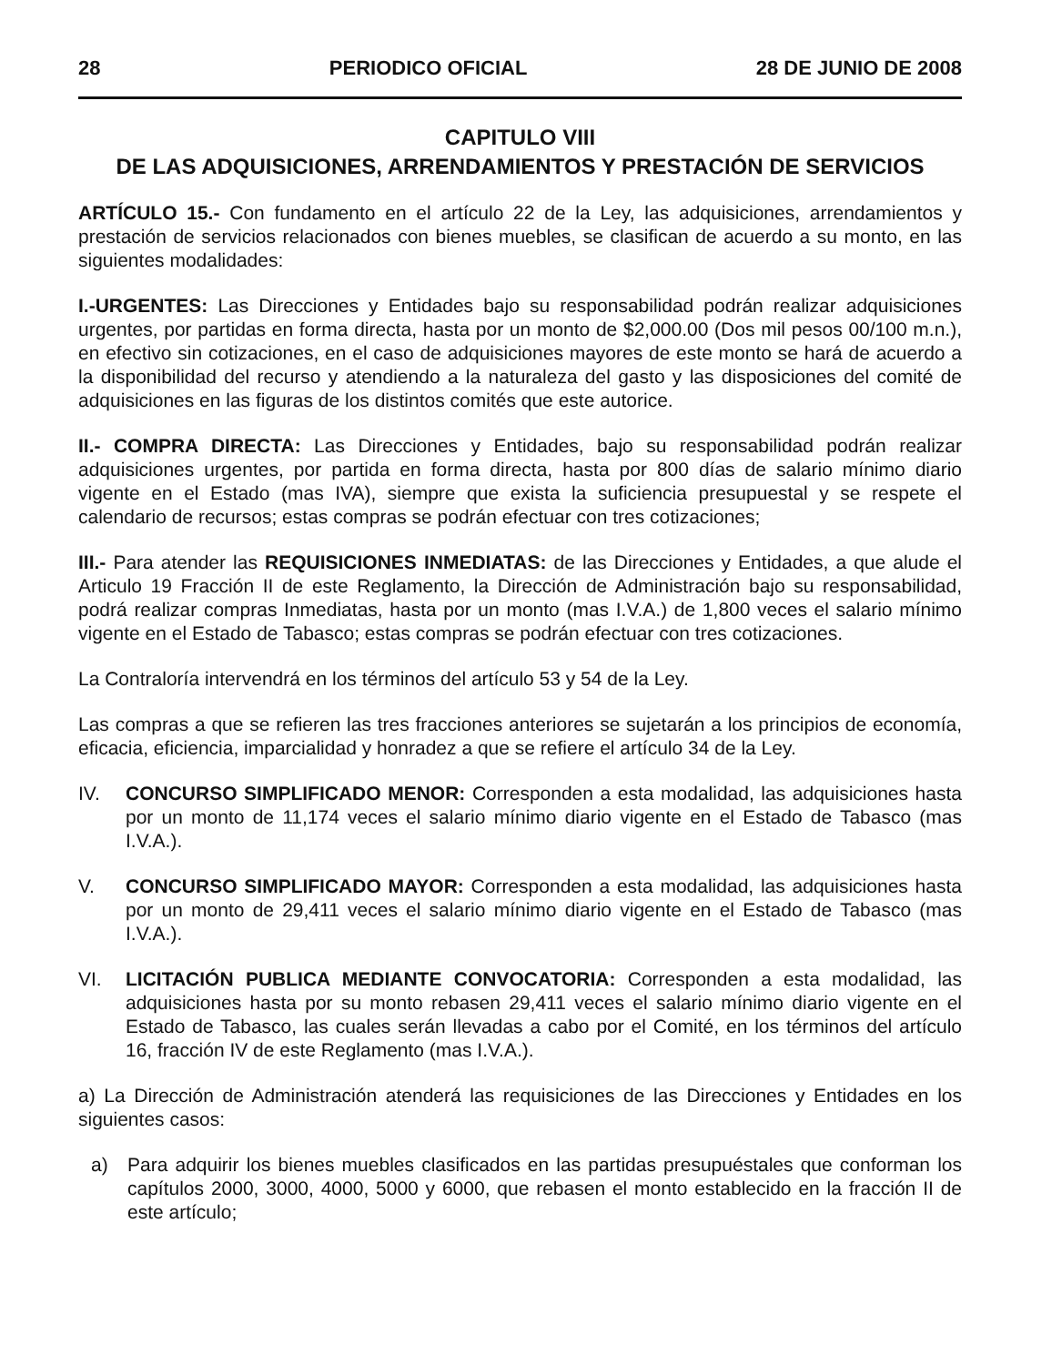28 PERIODICO OFICIAL 28 DE JUNIO DE 2008
CAPITULO VIII
DE LAS ADQUISICIONES, ARRENDAMIENTOS Y PRESTACIÓN DE SERVICIOS
ARTÍCULO 15.- Con fundamento en el artículo 22 de la Ley, las adquisiciones, arrendamientos y prestación de servicios relacionados con bienes muebles, se clasifican de acuerdo a su monto, en las siguientes modalidades:
I.-URGENTES: Las Direcciones y Entidades bajo su responsabilidad podrán realizar adquisiciones urgentes, por partidas en forma directa, hasta por un monto de $2,000.00 (Dos mil pesos 00/100 m.n.), en efectivo sin cotizaciones, en el caso de adquisiciones mayores de este monto se hará de acuerdo a la disponibilidad del recurso y atendiendo a la naturaleza del gasto y las disposiciones del comité de adquisiciones en las figuras de los distintos comités que este autorice.
II.- COMPRA DIRECTA: Las Direcciones y Entidades, bajo su responsabilidad podrán realizar adquisiciones urgentes, por partida en forma directa, hasta por 800 días de salario mínimo diario vigente en el Estado (mas IVA), siempre que exista la suficiencia presupuestal y se respete el calendario de recursos; estas compras se podrán efectuar con tres cotizaciones;
III.- Para atender las REQUISICIONES INMEDIATAS: de las Direcciones y Entidades, a que alude el Articulo 19 Fracción II de este Reglamento, la Dirección de Administración bajo su responsabilidad, podrá realizar compras Inmediatas, hasta por un monto (mas I.V.A.) de 1,800 veces el salario mínimo vigente en el Estado de Tabasco; estas compras se podrán efectuar con tres cotizaciones.
La Contraloría intervendrá en los términos del artículo 53 y 54 de la Ley.
Las compras a que se refieren las tres fracciones anteriores se sujetarán a los principios de economía, eficacia, eficiencia, imparcialidad y honradez a que se refiere el artículo 34 de la Ley.
IV. CONCURSO SIMPLIFICADO MENOR: Corresponden a esta modalidad, las adquisiciones hasta por un monto de 11,174 veces el salario mínimo diario vigente en el Estado de Tabasco (mas I.V.A.).
V. CONCURSO SIMPLIFICADO MAYOR: Corresponden a esta modalidad, las adquisiciones hasta por un monto de 29,411 veces el salario mínimo diario vigente en el Estado de Tabasco (mas I.V.A.).
VI. LICITACIÓN PUBLICA MEDIANTE CONVOCATORIA: Corresponden a esta modalidad, las adquisiciones hasta por su monto rebasen 29,411 veces el salario mínimo diario vigente en el Estado de Tabasco, las cuales serán llevadas a cabo por el Comité, en los términos del artículo 16, fracción IV de este Reglamento (mas I.V.A.).
a) La Dirección de Administración atenderá las requisiciones de las Direcciones y Entidades en los siguientes casos:
a) Para adquirir los bienes muebles clasificados en las partidas presupuéstales que conforman los capítulos 2000, 3000, 4000, 5000 y 6000, que rebasen el monto establecido en la fracción II de este artículo;